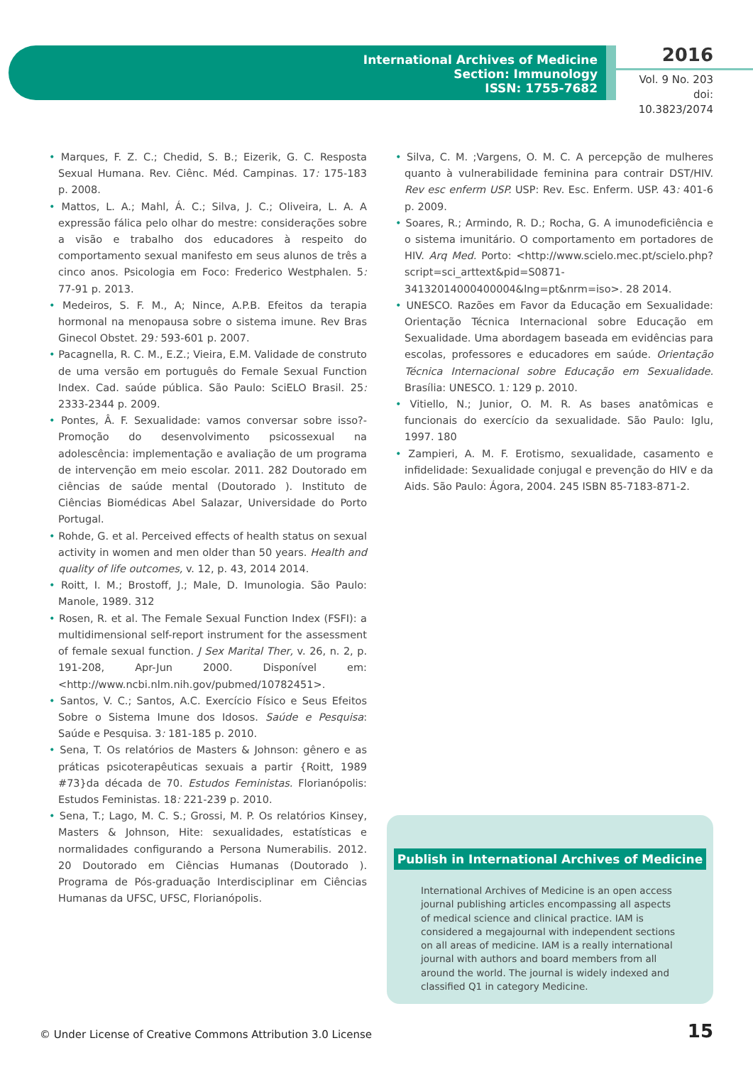International Archives of Medicine
Section: Immunology
ISSN: 1755-7682
2016
Vol. 9 No. 203
doi: 10.3823/2074
• Marques, F. Z. C.; Chedid, S. B.; Eizerik, G. C. Resposta Sexual Humana. Rev. Ciênc. Méd. Campinas. 17: 175-183 p. 2008.
• Mattos, L. A.; Mahl, Á. C.; Silva, J. C.; Oliveira, L. A. A expressão fálica pelo olhar do mestre: considerações sobre a visão e trabalho dos educadores à respeito do comportamento sexual manifesto em seus alunos de três a cinco anos. Psicologia em Foco: Frederico Westphalen. 5: 77-91 p. 2013.
• Medeiros, S. F. M., A; Nince, A.P.B. Efeitos da terapia hormonal na menopausa sobre o sistema imune. Rev Bras Ginecol Obstet. 29: 593-601 p. 2007.
• Pacagnella, R. C. M., E.Z.; Vieira, E.M. Validade de construto de uma versão em português do Female Sexual Function Index. Cad. saúde pública. São Paulo: SciELO Brasil. 25: 2333-2344 p. 2009.
• Pontes, Â. F. Sexualidade: vamos conversar sobre isso?- Promoção do desenvolvimento psicossexual na adolescência: implementação e avaliação de um programa de intervenção em meio escolar. 2011. 282 Doutorado em ciências de saúde mental (Doutorado ). Instituto de Ciências Biomédicas Abel Salazar, Universidade do Porto Portugal.
• Rohde, G. et al. Perceived effects of health status on sexual activity in women and men older than 50 years. Health and quality of life outcomes, v. 12, p. 43, 2014 2014.
• Roitt, I. M.; Brostoff, J.; Male, D. Imunologia. São Paulo: Manole, 1989. 312
• Rosen, R. et al. The Female Sexual Function Index (FSFI): a multidimensional self-report instrument for the assessment of female sexual function. J Sex Marital Ther, v. 26, n. 2, p. 191-208, Apr-Jun 2000. Disponível em: <http://www.ncbi.nlm.nih.gov/pubmed/10782451>.
• Santos, V. C.; Santos, A.C. Exercício Físico e Seus Efeitos Sobre o Sistema Imune dos Idosos. Saúde e Pesquisa: Saúde e Pesquisa. 3: 181-185 p. 2010.
• Sena, T. Os relatórios de Masters & Johnson: gênero e as práticas psicoterapêuticas sexuais a partir {Roitt, 1989 #73}da década de 70. Estudos Feministas. Florianópolis: Estudos Feministas. 18: 221-239 p. 2010.
• Sena, T.; Lago, M. C. S.; Grossi, M. P. Os relatórios Kinsey, Masters & Johnson, Hite: sexualidades, estatísticas e normalidades configurando a Persona Numerabilis. 2012. 20 Doutorado em Ciências Humanas (Doutorado ). Programa de Pós-graduação Interdisciplinar em Ciências Humanas da UFSC, UFSC, Florianópolis.
• Silva, C. M. ;Vargens, O. M. C. A percepção de mulheres quanto à vulnerabilidade feminina para contrair DST/HIV. Rev esc enferm USP. USP: Rev. Esc. Enferm. USP. 43: 401-6 p. 2009.
• Soares, R.; Armindo, R. D.; Rocha, G. A imunodeficiência e o sistema imunitário. O comportamento em portadores de HIV. Arq Med. Porto: <http://www.scielo.mec.pt/scielo.php?script=sci_arttext&pid=S0871-34132014000400004&lng=pt&nrm=iso>. 28 2014.
• UNESCO. Razões em Favor da Educação em Sexualidade: Orientação Técnica Internacional sobre Educação em Sexualidade. Uma abordagem baseada em evidências para escolas, professores e educadores em saúde. Orientação Técnica Internacional sobre Educação em Sexualidade. Brasília: UNESCO. 1: 129 p. 2010.
• Vitiello, N.; Junior, O. M. R. As bases anatômicas e funcionais do exercício da sexualidade. São Paulo: Iglu, 1997. 180
• Zampieri, A. M. F. Erotismo, sexualidade, casamento e infidelidade: Sexualidade conjugal e prevenção do HIV e da Aids. São Paulo: Ágora, 2004. 245 ISBN 85-7183-871-2.
Publish in International Archives of Medicine
International Archives of Medicine is an open access journal publishing articles encompassing all aspects of medical science and clinical practice. IAM is considered a megajournal with independent sections on all areas of medicine. IAM is a really international journal with authors and board members from all around the world. The journal is widely indexed and classified Q1 in category Medicine.
© Under License of Creative Commons Attribution 3.0 License
15